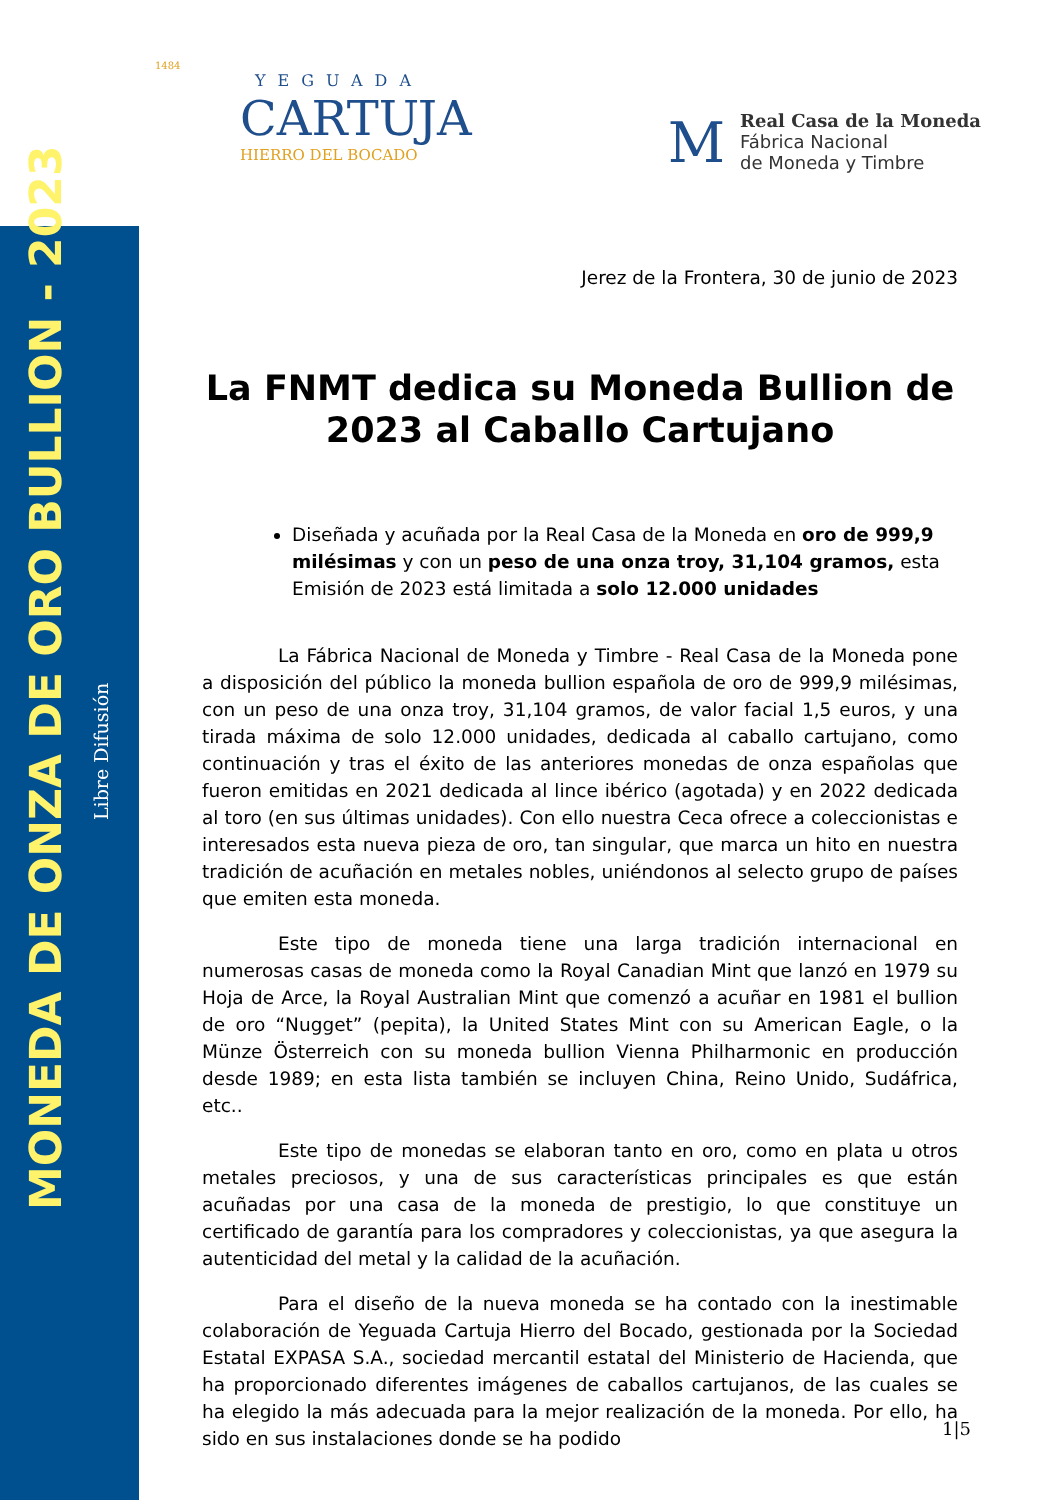MONEDA DE ONZA DE ORO BULLION - 2023
Libre Difusión
1484
YEGUADA
CARTUJA
HIERRO DEL BOCADO
M
Real Casa de la Moneda
Fábrica Nacional
de Moneda y Timbre
Jerez de la Frontera, 30 de junio de 2023
La FNMT dedica su Moneda Bullion de 2023 al Caballo Cartujano
Diseñada y acuñada por la Real Casa de la Moneda en oro de 999,9 milésimas y con un peso de una onza troy, 31,104 gramos, esta Emisión de 2023 está limitada a solo 12.000 unidades
La Fábrica Nacional de Moneda y Timbre - Real Casa de la Moneda pone a disposición del público la moneda bullion española de oro de 999,9 milésimas, con un peso de una onza troy, 31,104 gramos, de valor facial 1,5 euros, y una tirada máxima de solo 12.000 unidades, dedicada al caballo cartujano, como continuación y tras el éxito de las anteriores monedas de onza españolas que fueron emitidas en 2021 dedicada al lince ibérico (agotada) y en 2022 dedicada al toro (en sus últimas unidades). Con ello nuestra Ceca ofrece a coleccionistas e interesados esta nueva pieza de oro, tan singular, que marca un hito en nuestra tradición de acuñación en metales nobles, uniéndonos al selecto grupo de países que emiten esta moneda.
Este tipo de moneda tiene una larga tradición internacional en numerosas casas de moneda como la Royal Canadian Mint que lanzó en 1979 su Hoja de Arce, la Royal Australian Mint que comenzó a acuñar en 1981 el bullion de oro “Nugget” (pepita), la United States Mint con su American Eagle, o la Münze Österreich con su moneda bullion Vienna Philharmonic en producción desde 1989; en esta lista también se incluyen China, Reino Unido, Sudáfrica, etc..
Este tipo de monedas se elaboran tanto en oro, como en plata u otros metales preciosos, y una de sus características principales es que están acuñadas por una casa de la moneda de prestigio, lo que constituye un certificado de garantía para los compradores y coleccionistas, ya que asegura la autenticidad del metal y la calidad de la acuñación.
Para el diseño de la nueva moneda se ha contado con la inestimable colaboración de Yeguada Cartuja Hierro del Bocado, gestionada por la Sociedad Estatal EXPASA S.A., sociedad mercantil estatal del Ministerio de Hacienda, que ha proporcionado diferentes imágenes de caballos cartujanos, de las cuales se ha elegido la más adecuada para la mejor realización de la moneda. Por ello, ha sido en sus instalaciones donde se ha podido
1|5